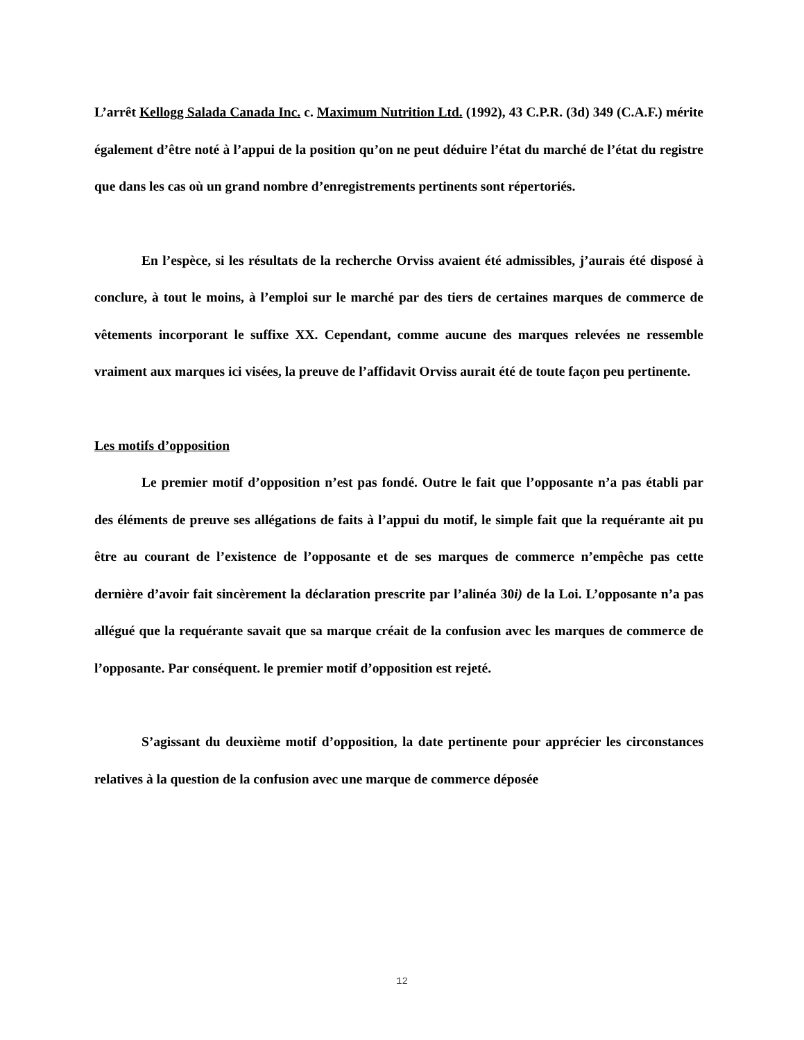L’arrêt Kellogg Salada Canada Inc. c. Maximum Nutrition Ltd. (1992), 43 C.P.R. (3d) 349 (C.A.F.) mérite également d’être noté à l’appui de la position qu’on ne peut déduire l’état du marché de l’état du registre que dans les cas où un grand nombre d’enregistrements pertinents sont répertoriés.
En l’espèce, si les résultats de la recherche Orviss avaient été admissibles, j’aurais été disposé à conclure, à tout le moins, à l’emploi sur le marché par des tiers de certaines marques de commerce de vêtements incorporant le suffixe XX. Cependant, comme aucune des marques relevées ne ressemble vraiment aux marques ici visées, la preuve de l’affidavit Orviss aurait été de toute façon peu pertinente.
Les motifs d’opposition
Le premier motif d’opposition n’est pas fondé. Outre le fait que l’opposante n’a pas établi par des éléments de preuve ses allégations de faits à l’appui du motif, le simple fait que la requérante ait pu être au courant de l’existence de l’opposante et de ses marques de commerce n’empêche pas cette dernière d’avoir fait sincèrement la déclaration prescrite par l’alinéa 30i) de la Loi. L’opposante n’a pas allégué que la requérante savait que sa marque créait de la confusion avec les marques de commerce de l’opposante. Par conséquent. le premier motif d’opposition est rejeté.
S’agissant du deuxième motif d’opposition, la date pertinente pour apprécier les circonstances relatives à la question de la confusion avec une marque de commerce déposée
12